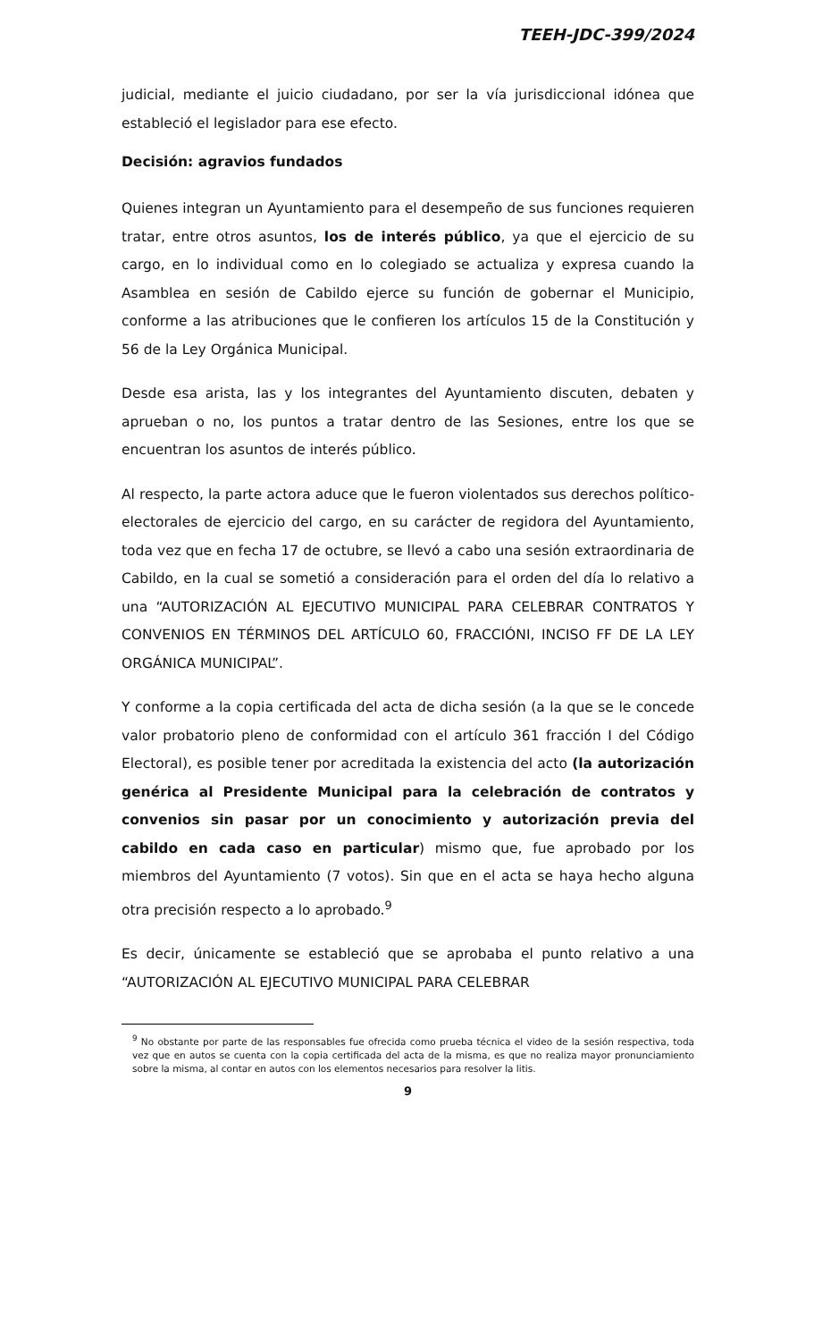TEEH-JDC-399/2024
judicial, mediante el juicio ciudadano, por ser la vía jurisdiccional idónea que estableció el legislador para ese efecto.
Decisión: agravios fundados
Quienes integran un Ayuntamiento para el desempeño de sus funciones requieren tratar, entre otros asuntos, los de interés público, ya que el ejercicio de su cargo, en lo individual como en lo colegiado se actualiza y expresa cuando la Asamblea en sesión de Cabildo ejerce su función de gobernar el Municipio, conforme a las atribuciones que le confieren los artículos 15 de la Constitución y 56 de la Ley Orgánica Municipal.
Desde esa arista, las y los integrantes del Ayuntamiento discuten, debaten y aprueban o no, los puntos a tratar dentro de las Sesiones, entre los que se encuentran los asuntos de interés público.
Al respecto, la parte actora aduce que le fueron violentados sus derechos político-electorales de ejercicio del cargo, en su carácter de regidora del Ayuntamiento, toda vez que en fecha 17 de octubre, se llevó a cabo una sesión extraordinaria de Cabildo, en la cual se sometió a consideración para el orden del día lo relativo a una “AUTORIZACIÓN AL EJECUTIVO MUNICIPAL PARA CELEBRAR CONTRATOS Y CONVENIOS EN TÉRMINOS DEL ARTÍCULO 60, FRACCIÓNI, INCISO FF DE LA LEY ORGÁNICA MUNICIPAL”.
Y conforme a la copia certificada del acta de dicha sesión (a la que se le concede valor probatorio pleno de conformidad con el artículo 361 fracción I del Código Electoral), es posible tener por acreditada la existencia del acto (la autorización genérica al Presidente Municipal para la celebración de contratos y convenios sin pasar por un conocimiento y autorización previa del cabildo en cada caso en particular) mismo que, fue aprobado por los miembros del Ayuntamiento (7 votos). Sin que en el acta se haya hecho alguna otra precisión respecto a lo aprobado.<sup>9</sup>
Es decir, únicamente se estableció que se aprobaba el punto relativo a una “AUTORIZACIÓN AL EJECUTIVO MUNICIPAL PARA CELEBRAR
<sup>9</sup> No obstante por parte de las responsables fue ofrecida como prueba técnica el video de la sesión respectiva, toda vez que en autos se cuenta con la copia certificada del acta de la misma, es que no realiza mayor pronunciamiento sobre la misma, al contar en autos con los elementos necesarios para resolver la litis.
9